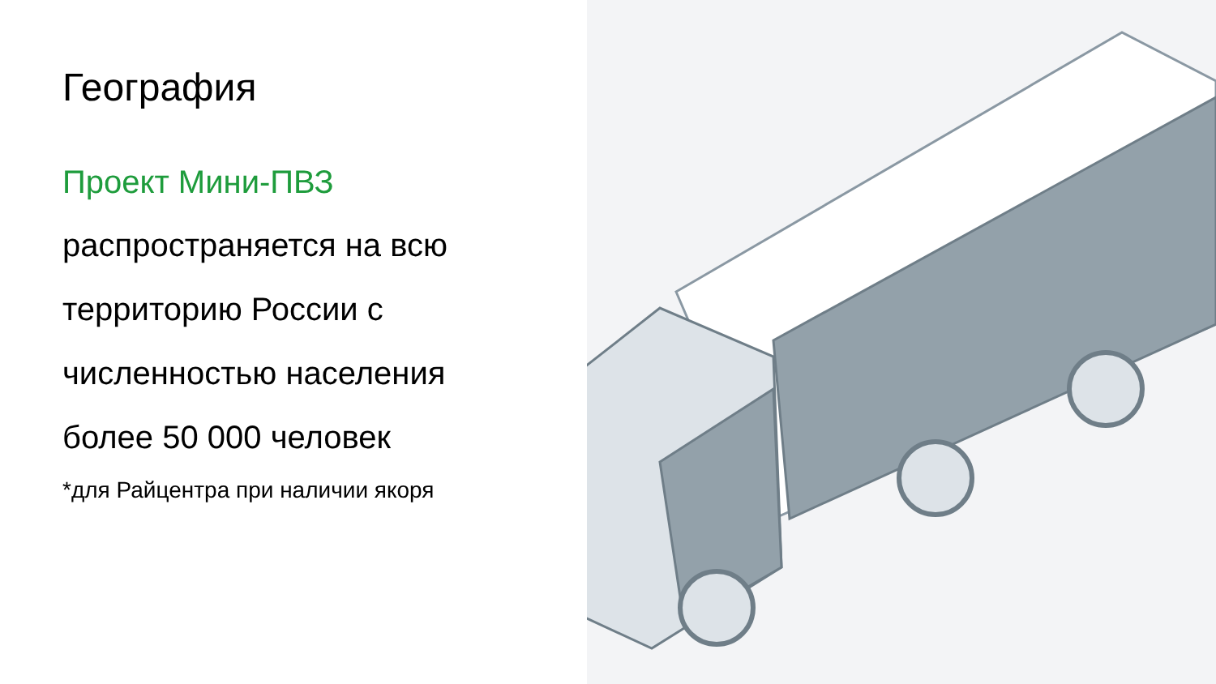География
Проект Мини-ПВЗ
распространяется на всю территорию России с численностью населения более 50 000 человек
*для Райцентра при наличии якоря